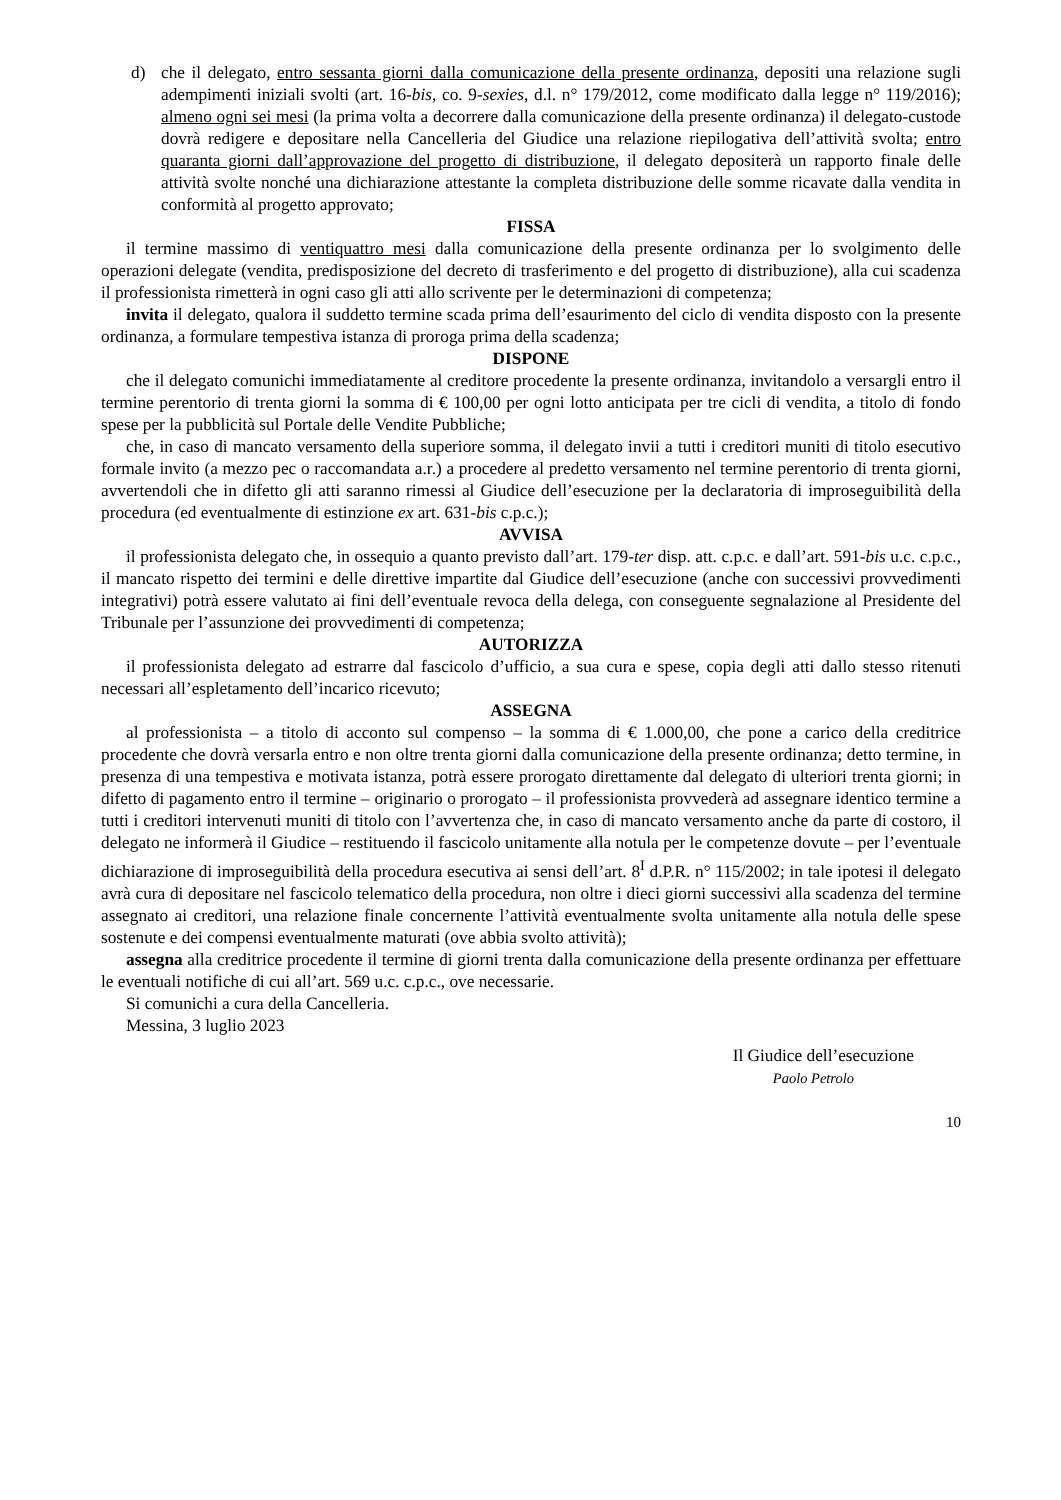d) che il delegato, entro sessanta giorni dalla comunicazione della presente ordinanza, depositi una relazione sugli adempimenti iniziali svolti (art. 16-bis, co. 9-sexies, d.l. n° 179/2012, come modificato dalla legge n° 119/2016); almeno ogni sei mesi (la prima volta a decorrere dalla comunicazione della presente ordinanza) il delegato-custode dovrà redigere e depositare nella Cancelleria del Giudice una relazione riepilogativa dell’attività svolta; entro quaranta giorni dall’approvazione del progetto di distribuzione, il delegato depositerà un rapporto finale delle attività svolte nonché una dichiarazione attestante la completa distribuzione delle somme ricavate dalla vendita in conformità al progetto approvato;
FISSA
il termine massimo di ventiquattro mesi dalla comunicazione della presente ordinanza per lo svolgimento delle operazioni delegate (vendita, predisposizione del decreto di trasferimento e del progetto di distribuzione), alla cui scadenza il professionista rimetterà in ogni caso gli atti allo scrivente per le determinazioni di competenza;
invita il delegato, qualora il suddetto termine scada prima dell’esaurimento del ciclo di vendita disposto con la presente ordinanza, a formulare tempestiva istanza di proroga prima della scadenza;
DISPONE
che il delegato comunichi immediatamente al creditore procedente la presente ordinanza, invitandolo a versargli entro il termine perentorio di trenta giorni la somma di € 100,00 per ogni lotto anticipata per tre cicli di vendita, a titolo di fondo spese per la pubblicità sul Portale delle Vendite Pubbliche;
che, in caso di mancato versamento della superiore somma, il delegato invii a tutti i creditori muniti di titolo esecutivo formale invito (a mezzo pec o raccomandata a.r.) a procedere al predetto versamento nel termine perentorio di trenta giorni, avvertendoli che in difetto gli atti saranno rimessi al Giudice dell’esecuzione per la declaratoria di improseguibilità della procedura (ed eventualmente di estinzione ex art. 631-bis c.p.c.);
AVVISA
il professionista delegato che, in ossequio a quanto previsto dall’art. 179-ter disp. att. c.p.c. e dall’art. 591-bis u.c. c.p.c., il mancato rispetto dei termini e delle direttive impartite dal Giudice dell’esecuzione (anche con successivi provvedimenti integrativi) potrà essere valutato ai fini dell’eventuale revoca della delega, con conseguente segnalazione al Presidente del Tribunale per l’assunzione dei provvedimenti di competenza;
AUTORIZZA
il professionista delegato ad estrarre dal fascicolo d’ufficio, a sua cura e spese, copia degli atti dallo stesso ritenuti necessari all’espletamento dell’incarico ricevuto;
ASSEGNA
al professionista – a titolo di acconto sul compenso – la somma di € 1.000,00, che pone a carico della creditrice procedente che dovrà versarla entro e non oltre trenta giorni dalla comunicazione della presente ordinanza; detto termine, in presenza di una tempestiva e motivata istanza, potrà essere prorogato direttamente dal delegato di ulteriori trenta giorni; in difetto di pagamento entro il termine – originario o prorogato – il professionista provvederà ad assegnare identico termine a tutti i creditori intervenuti muniti di titolo con l’avvertenza che, in caso di mancato versamento anche da parte di costoro, il delegato ne informerà il Giudice – restituendo il fascicolo unitamente alla notula per le competenze dovute – per l’eventuale dichiarazione di improseguibilità della procedura esecutiva ai sensi dell’art. 8<sup>I</sup> d.P.R. n° 115/2002; in tale ipotesi il delegato avrà cura di depositare nel fascicolo telematico della procedura, non oltre i dieci giorni successivi alla scadenza del termine assegnato ai creditori, una relazione finale concernente l’attività eventualmente svolta unitamente alla notula delle spese sostenute e dei compensi eventualmente maturati (ove abbia svolto attività);
assegna alla creditrice procedente il termine di giorni trenta dalla comunicazione della presente ordinanza per effettuare le eventuali notifiche di cui all’art. 569 u.c. c.p.c., ove necessarie.
Si comunichi a cura della Cancelleria.
Messina, 3 luglio 2023
Il Giudice dell’esecuzione
Paolo Petrolo
10